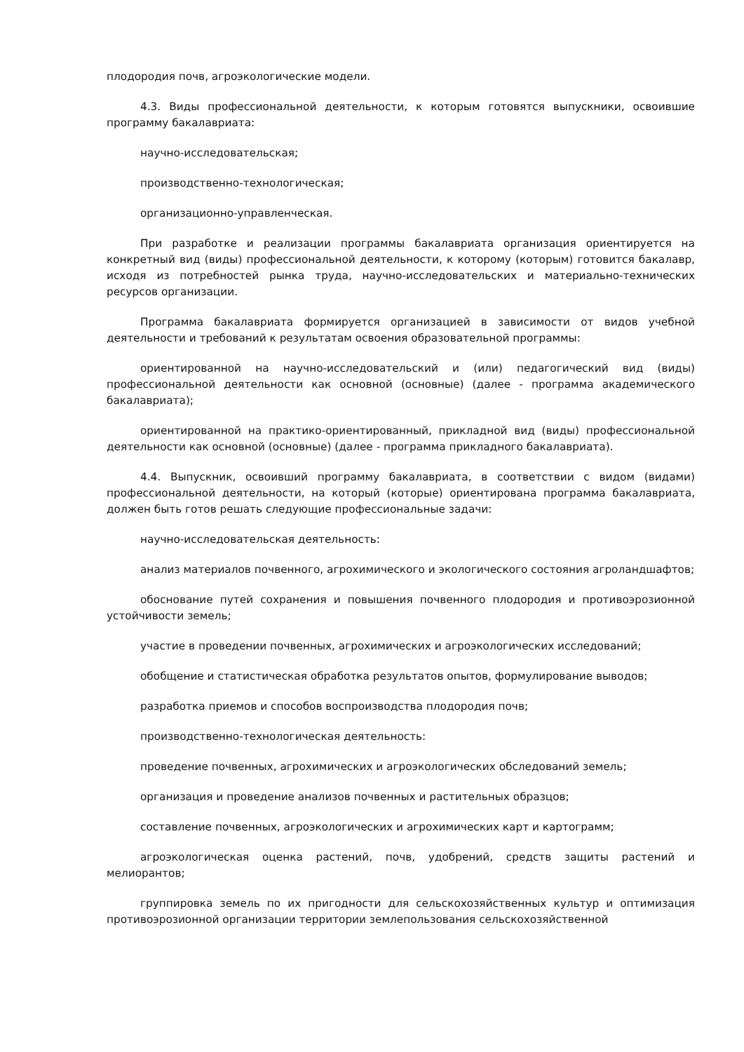плодородия почв, агроэкологические модели.
4.3. Виды профессиональной деятельности, к которым готовятся выпускники, освоившие программу бакалавриата:
научно-исследовательская;
производственно-технологическая;
организационно-управленческая.
При разработке и реализации программы бакалавриата организация ориентируется на конкретный вид (виды) профессиональной деятельности, к которому (которым) готовится бакалавр, исходя из потребностей рынка труда, научно-исследовательских и материально-технических ресурсов организации.
Программа бакалавриата формируется организацией в зависимости от видов учебной деятельности и требований к результатам освоения образовательной программы:
ориентированной на научно-исследовательский и (или) педагогический вид (виды) профессиональной деятельности как основной (основные) (далее - программа академического бакалавриата);
ориентированной на практико-ориентированный, прикладной вид (виды) профессиональной деятельности как основной (основные) (далее - программа прикладного бакалавриата).
4.4. Выпускник, освоивший программу бакалавриата, в соответствии с видом (видами) профессиональной деятельности, на который (которые) ориентирована программа бакалавриата, должен быть готов решать следующие профессиональные задачи:
научно-исследовательская деятельность:
анализ материалов почвенного, агрохимического и экологического состояния агроландшафтов;
обоснование путей сохранения и повышения почвенного плодородия и противоэрозионной устойчивости земель;
участие в проведении почвенных, агрохимических и агроэкологических исследований;
обобщение и статистическая обработка результатов опытов, формулирование выводов;
разработка приемов и способов воспроизводства плодородия почв;
производственно-технологическая деятельность:
проведение почвенных, агрохимических и агроэкологических обследований земель;
организация и проведение анализов почвенных и растительных образцов;
составление почвенных, агроэкологических и агрохимических карт и картограмм;
агроэкологическая оценка растений, почв, удобрений, средств защиты растений и мелиорантов;
группировка земель по их пригодности для сельскохозяйственных культур и оптимизация противоэрозионной организации территории землепользования сельскохозяйственной